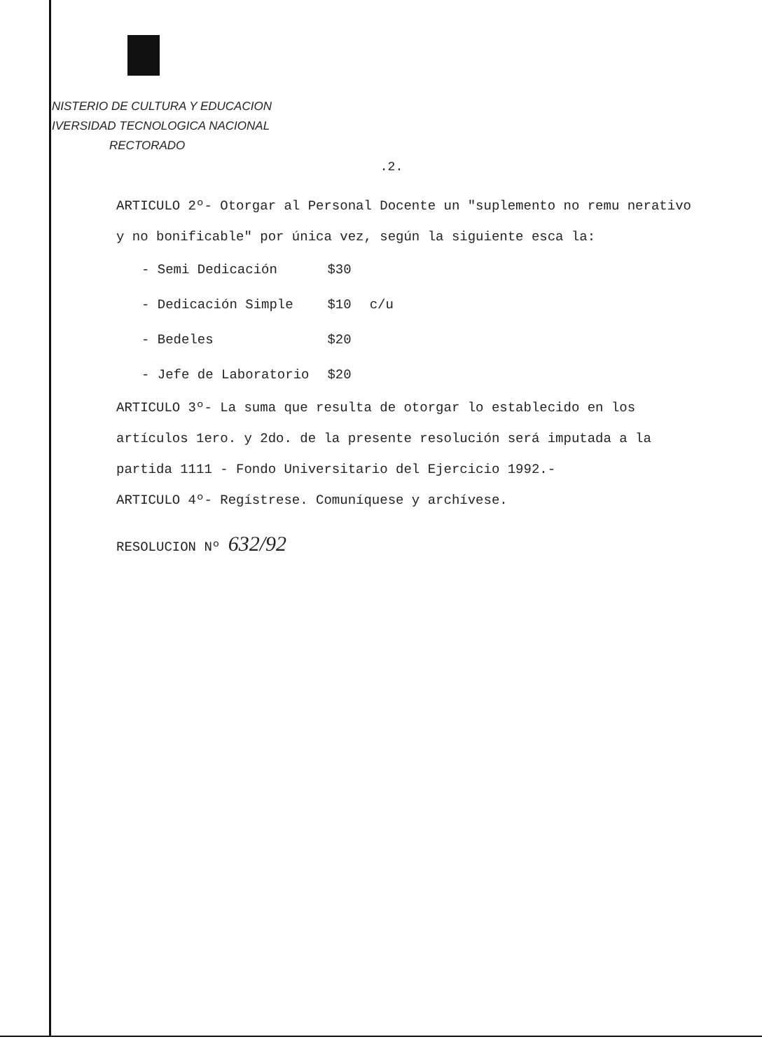NISTERIO DE CULTURA Y EDUCACION
IVERSIDAD TECNOLOGICA NACIONAL
RECTORADO
.2.
ARTICULO 2º- Otorgar al Personal Docente un "suplemento no remu nerativo y no bonificable" por única vez, según la siguiente esca la:
| - Semi Dedicación | $30 | |
| - Dedicación Simple | $10 | c/u |
| - Bedeles | $20 | |
| - Jefe de Laboratorio | $20 | |
ARTICULO 3º- La suma que resulta de otorgar lo establecido en los artículos 1ero. y 2do. de la presente resolución será imputada a la partida 1111 - Fondo Universitario del Ejercicio 1992.-
ARTICULO 4º- Regístrese. Comuníquese y archívese.
RESOLUCION Nº 632/92